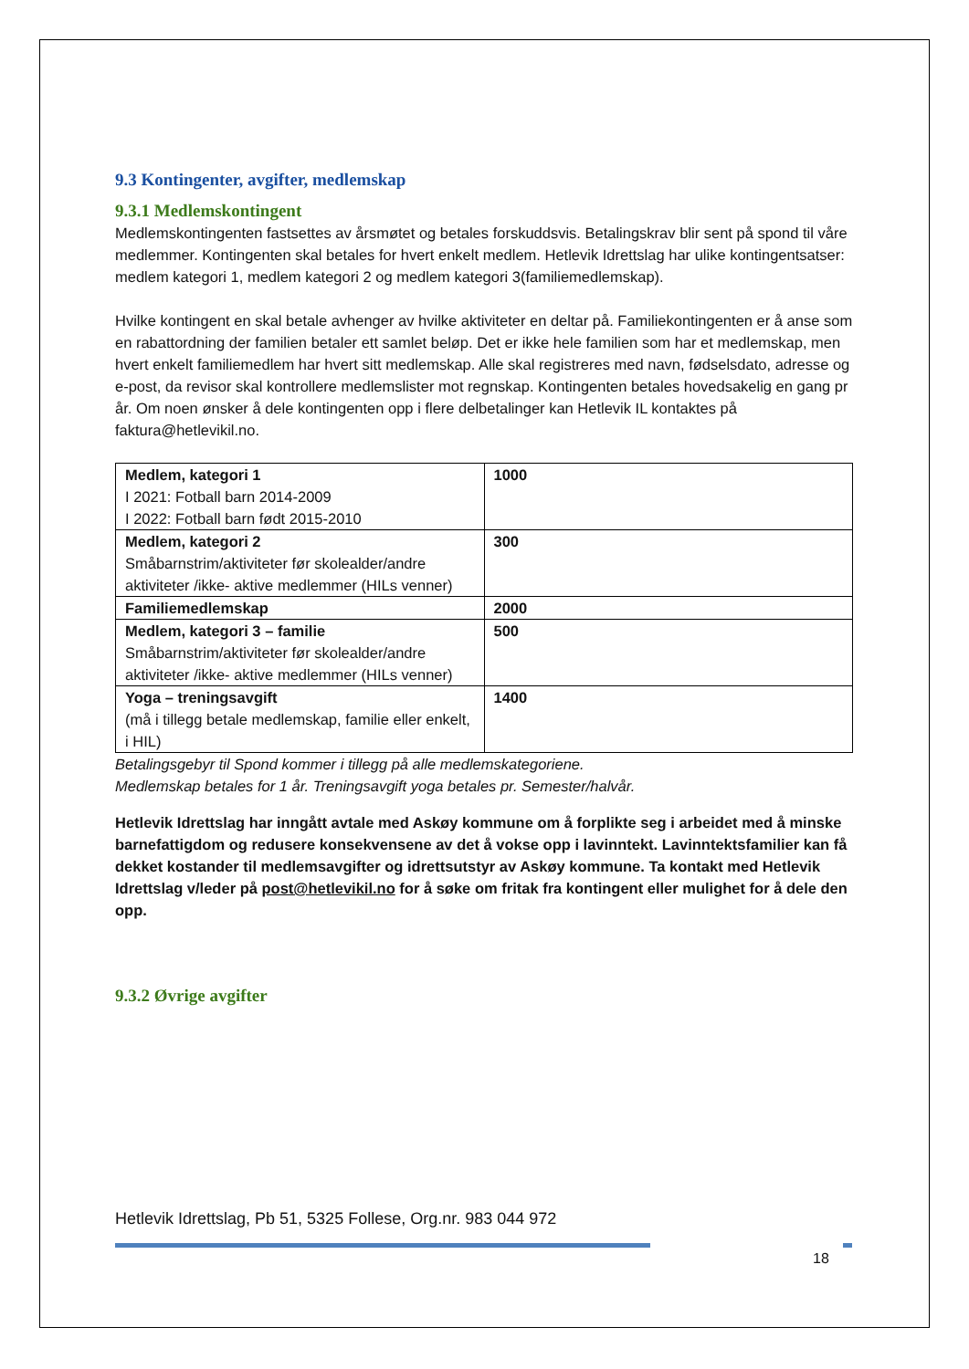9.3 Kontingenter, avgifter, medlemskap
9.3.1 Medlemskontingent
Medlemskontingenten fastsettes av årsmøtet og betales forskuddsvis. Betalingskrav blir sent på spond til våre medlemmer. Kontingenten skal betales for hvert enkelt medlem. Hetlevik Idrettslag har ulike kontingentsatser: medlem kategori 1, medlem kategori 2 og medlem kategori 3(familiemedlemskap).
Hvilke kontingent en skal betale avhenger av hvilke aktiviteter en deltar på. Familiekontingenten er å anse som en rabattordning der familien betaler ett samlet beløp. Det er ikke hele familien som har et medlemskap, men hvert enkelt familiemedlem har hvert sitt medlemskap. Alle skal registreres med navn, fødselsdato, adresse og e-post, da revisor skal kontrollere medlemslister mot regnskap. Kontingenten betales hovedsakelig en gang pr år. Om noen ønsker å dele kontingenten opp i flere delbetalinger kan Hetlevik IL kontaktes på faktura@hetlevikil.no.
| Medlem, kategori 1 I 2021: Fotball barn 2014-2009 I 2022: Fotball barn født 2015-2010 | 1000 |
| Medlem, kategori 2 Småbarnstrim/aktiviteter før skolealder/andre aktiviteter /ikke- aktive medlemmer (HILs venner) | 300 |
| Familiemedlemskap | 2000 |
| Medlem, kategori 3 – familie Småbarnstrim/aktiviteter før skolealder/andre aktiviteter /ikke- aktive medlemmer (HILs venner) | 500 |
| Yoga – treningsavgift (må i tillegg betale medlemskap, familie eller enkelt, i HIL) | 1400 |
Betalingsgebyr til Spond kommer i tillegg på alle medlemskategoriene.
Medlemskap betales for 1 år. Treningsavgift yoga betales pr. Semester/halvår.
Hetlevik Idrettslag har inngått avtale med Askøy kommune om å forplikte seg i arbeidet med å minske barnefattigdom og redusere konsekvensene av det å vokse opp i lavinntekt. Lavinntektsfamilier kan få dekket kostander til medlemsavgifter og idrettsutstyr av Askøy kommune. Ta kontakt med Hetlevik Idrettslag v/leder på post@hetlevikil.no for å søke om fritak fra kontingent eller mulighet for å dele den opp.
9.3.2 Øvrige avgifter
Hetlevik Idrettslag, Pb 51, 5325 Follese, Org.nr. 983 044 972
18